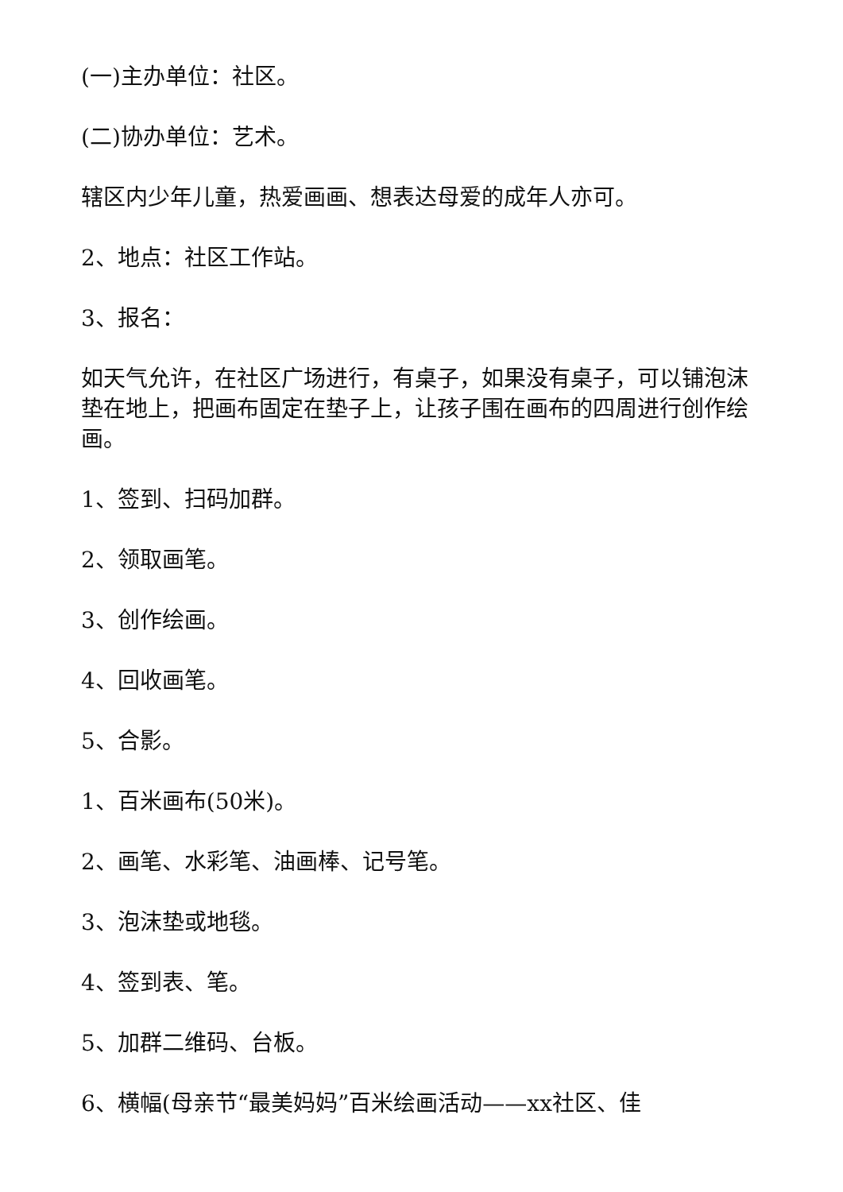(一)主办单位：社区。
(二)协办单位：艺术。
辖区内少年儿童，热爱画画、想表达母爱的成年人亦可。
2、地点：社区工作站。
3、报名：
如天气允许，在社区广场进行，有桌子，如果没有桌子，可以铺泡沫垫在地上，把画布固定在垫子上，让孩子围在画布的四周进行创作绘画。
1、签到、扫码加群。
2、领取画笔。
3、创作绘画。
4、回收画笔。
5、合影。
1、百米画布(50米)。
2、画笔、水彩笔、油画棒、记号笔。
3、泡沫垫或地毯。
4、签到表、笔。
5、加群二维码、台板。
6、横幅(母亲节“最美妈妈”百米绘画活动——xx社区、佳